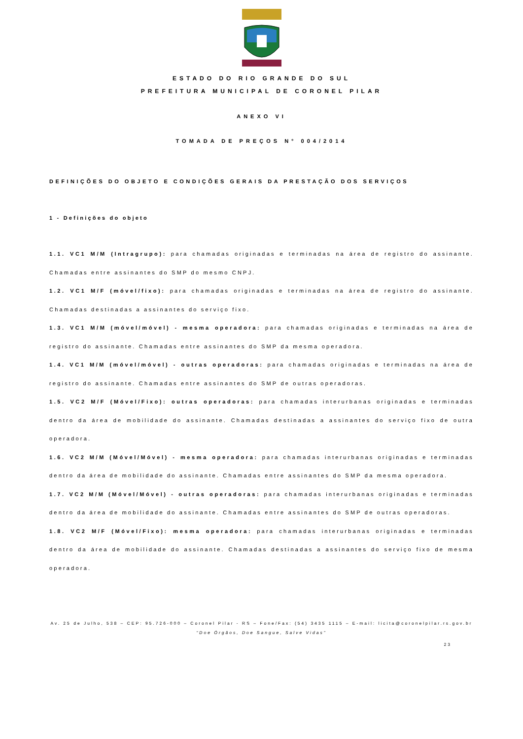ESTADO DO RIO GRANDE DO SUL
PREFEITURA MUNICIPAL DE CORONEL PILAR
ANEXO VI
TOMADA DE PREÇOS N° 004/2014
DEFINIÇÕES DO OBJETO E CONDIÇÕES GERAIS DA PRESTAÇÃO DOS SERVIÇOS
1 - Definições do objeto
1.1. VC1 M/M (Intragrupo): para chamadas originadas e terminadas na área de registro do assinante. Chamadas entre assinantes do SMP do mesmo CNPJ.
1.2. VC1 M/F (móvel/fixo): para chamadas originadas e terminadas na área de registro do assinante. Chamadas destinadas a assinantes do serviço fixo.
1.3. VC1 M/M (móvel/móvel) - mesma operadora: para chamadas originadas e terminadas na área de registro do assinante. Chamadas entre assinantes do SMP da mesma operadora.
1.4. VC1 M/M (móvel/móvel) - outras operadoras: para chamadas originadas e terminadas na área de registro do assinante. Chamadas entre assinantes do SMP de outras operadoras.
1.5. VC2 M/F (Móvel/Fixo): outras operadoras: para chamadas interurbanas originadas e terminadas dentro da área de mobilidade do assinante. Chamadas destinadas a assinantes do serviço fixo de outra operadora.
1.6. VC2 M/M (Móvel/Móvel) - mesma operadora: para chamadas interurbanas originadas e terminadas dentro da área de mobilidade do assinante. Chamadas entre assinantes do SMP da mesma operadora.
1.7. VC2 M/M (Móvel/Móvel) - outras operadoras: para chamadas interurbanas originadas e terminadas dentro da área de mobilidade do assinante. Chamadas entre assinantes do SMP de outras operadoras.
1.8. VC2 M/F (Móvel/Fixo): mesma operadora: para chamadas interurbanas originadas e terminadas dentro da área de mobilidade do assinante. Chamadas destinadas a assinantes do serviço fixo de mesma operadora.
Av. 25 de Julho, 538 – CEP: 95.726-000 – Coronel Pilar - RS – Fone/Fax: (54) 3435 1115 – E-mail: licita@coronelpilar.rs.gov.br
“Doe Órgãos, Doe Sangue, Salve Vidas”
23